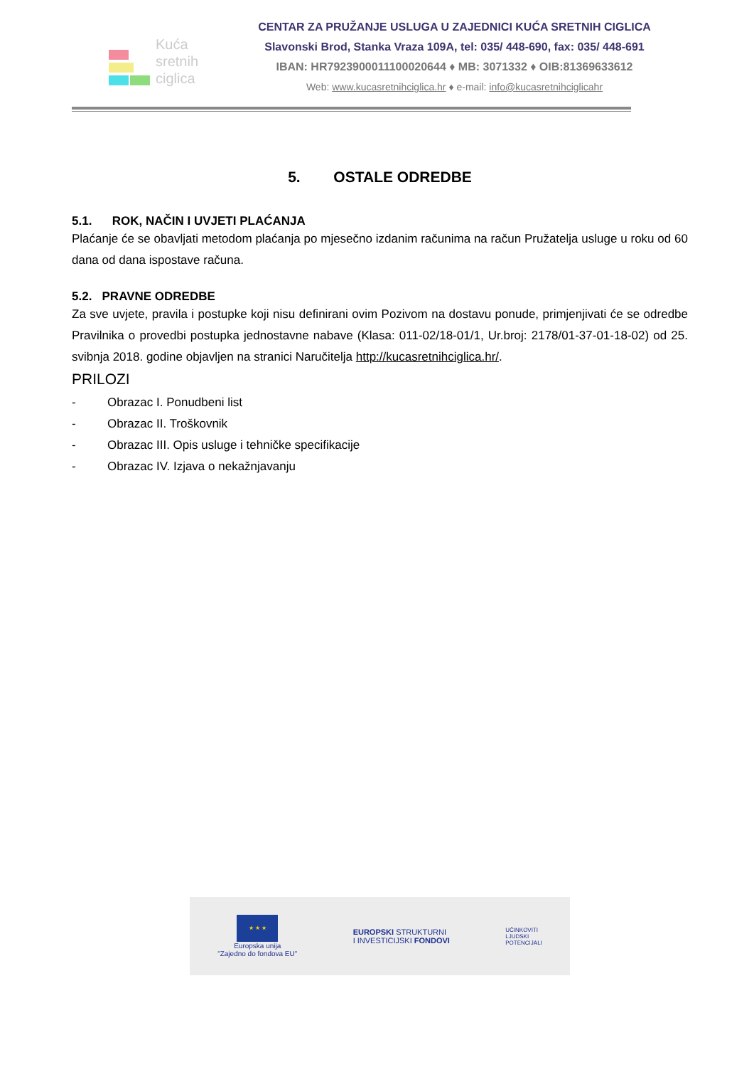Kuća
sretnih
ciglica
CENTAR ZA PRUŽANJE USLUGA U ZAJEDNICI KUĆA SRETNIH CIGLICA
Slavonski Brod, Stanka Vraza 109A, tel: 035/ 448-690, fax: 035/ 448-691
IBAN: HR7923900011100020644 ♦ MB: 3071332 ♦ OIB:81369633612
Web: www.kucasretnihciglica.hr ♦ e-mail: info@kucasretnihciglicahr
5. OSTALE ODREDBE
5.1. ROK, NAČIN I UVJETI PLAĆANJA
Plaćanje će se obavljati metodom plaćanja po mjesečno izdanim računima na račun Pružatelja usluge u roku od 60 dana od dana ispostave računa.
5.2. PRAVNE ODREDBE
Za sve uvjete, pravila i postupke koji nisu definirani ovim Pozivom na dostavu ponude, primjenjivati će se odredbe Pravilnika o provedbi postupka jednostavne nabave (Klasa: 011-02/18-01/1, Ur.broj: 2178/01-37-01-18-02) od 25. svibnja 2018. godine objavljen na stranici Naručitelja http://kucasretnihciglica.hr/.
PRILOZI
- Obrazac I. Ponudbeni list
- Obrazac II. Troškovnik
- Obrazac III. Opis usluge i tehničke specifikacije
- Obrazac IV. Izjava o nekažnjavanju
★ ★ ★
Europska unija
"Zajedno do fondova EU"
EUROPSKI STRUKTURNI
I INVESTICIJSKI FONDOVI
UČINKOVITI
LJUDSKI
POTENCIJALI